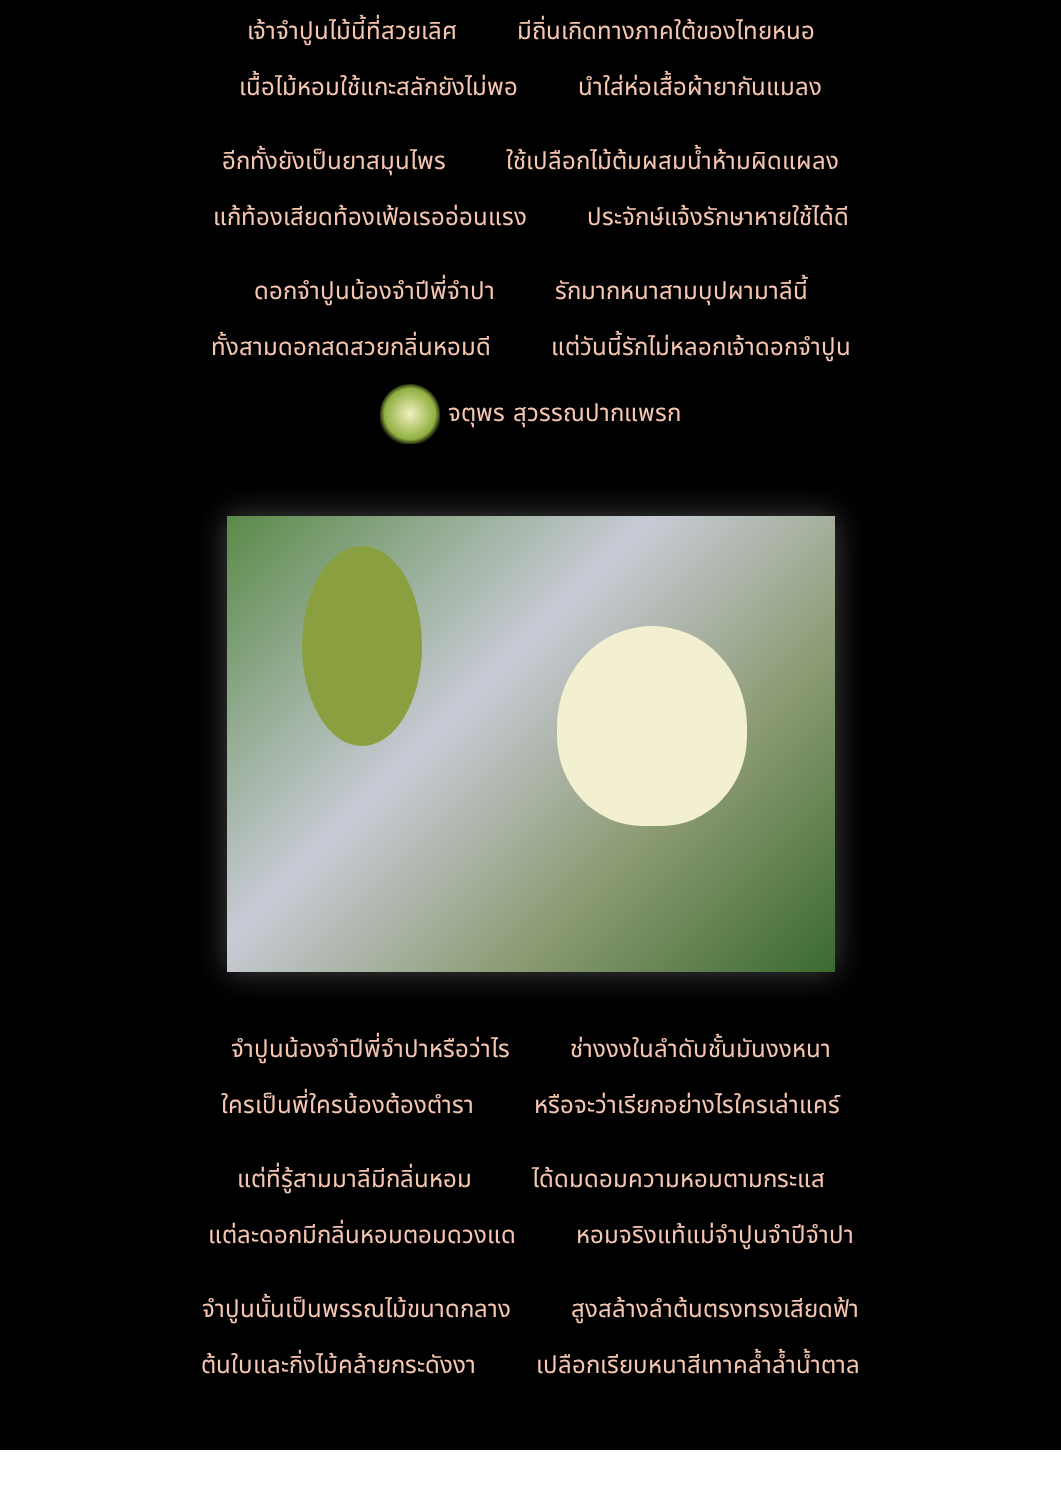เจ้าจำปูนไม้นี้ที่สวยเลิศ มีถิ่นเกิดทางภาคใต้ของไทยหนอ
เนื้อไม้หอมใช้แกะสลักยังไม่พอ นำใส่ห่อเสื้อผ้ายากันแมลง
อีกทั้งยังเป็นยาสมุนไพร ใช้เปลือกไม้ต้มผสมน้ำห้ามผิดแผลง
แก้ท้องเสียดท้องเฟ้อเรออ่อนแรง ประจักษ์แจ้งรักษาหายใช้ได้ดี
ดอกจำปูนน้องจำปีพี่จำปา รักมากหนาสามบุปผามาลีนี้
ทั้งสามดอกสดสวยกลิ่นหอมดี แต่วันนี้รักไม่หลอกเจ้าดอกจำปูน
จตุพร สุวรรณปากแพรก
จำปูนน้องจำปีพี่จำปาหรือว่าไร ช่างงงในลำดับชั้นมันงงหนา
ใครเป็นพี่ใครน้องต้องตำรา หรือจะว่าเรียกอย่างไรใครเล่าแคร์
แต่ที่รู้สามมาลีมีกลิ่นหอม ได้ดมดอมความหอมตามกระแส
แต่ละดอกมีกลิ่นหอมตอมดวงแด หอมจริงแท้แม่จำปูนจำปีจำปา
จำปูนนั้นเป็นพรรณไม้ขนาดกลาง สูงสล้างลำต้นตรงทรงเสียดฟ้า
ต้นใบและกิ่งไม้คล้ายกระดังงา เปลือกเรียบหนาสีเทาคล้ำล้ำน้ำตาล